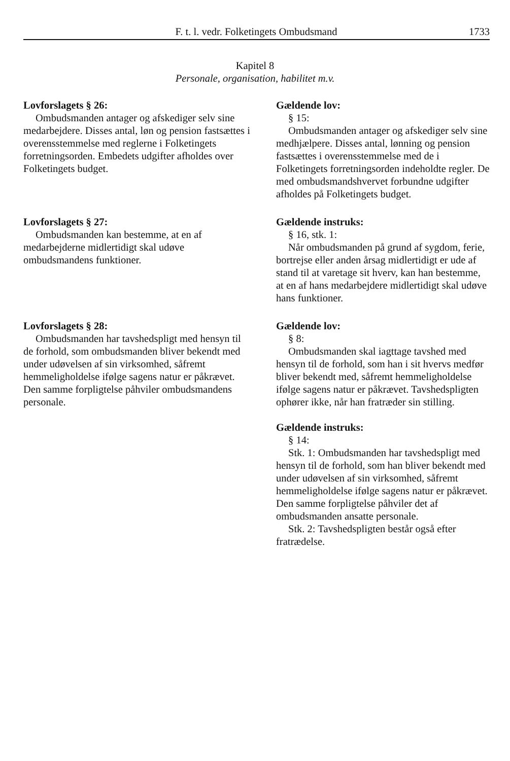F. t. l. vedr. Folketingets Ombudsmand 1733
Kapitel 8
Personale, organisation, habilitet m.v.
Lovforslagets § 26:
Ombudsmanden antager og afskediger selv sine medarbejdere. Disses antal, løn og pension fastsættes i overensstemmelse med reglerne i Folketingets forretningsorden. Embedets udgifter afholdes over Folketingets budget.
Gældende lov:
§ 15:
Ombudsmanden antager og afskediger selv sine medhjælpere. Disses antal, lønning og pension fastsættes i overensstemmelse med de i Folketingets forretningsorden indeholdte regler. De med ombudsmandshvervet forbundne udgifter afholdes på Folketingets budget.
Lovforslagets § 27:
Ombudsmanden kan bestemme, at en af medarbejderne midlertidigt skal udøve ombudsmandens funktioner.
Gældende instruks:
§ 16, stk. 1:
Når ombudsmanden på grund af sygdom, ferie, bortrejse eller anden årsag midlertidigt er ude af stand til at varetage sit hverv, kan han bestemme, at en af hans medarbejdere midlertidigt skal udøve hans funktioner.
Lovforslagets § 28:
Ombudsmanden har tavshedspligt med hensyn til de forhold, som ombudsmanden bliver bekendt med under udøvelsen af sin virksomhed, såfremt hemmeligholdelse ifølge sagens natur er påkrævet. Den samme forpligtelse påhviler ombudsmandens personale.
Gældende lov:
§ 8:
Ombudsmanden skal iagttage tavshed med hensyn til de forhold, som han i sit hvervs medfør bliver bekendt med, såfremt hemmeligholdelse ifølge sagens natur er påkrævet. Tavshedspligten ophører ikke, når han fratræder sin stilling.
Gældende instruks:
§ 14:
Stk. 1: Ombudsmanden har tavshedspligt med hensyn til de forhold, som han bliver bekendt med under udøvelsen af sin virksomhed, såfremt hemmeligholdelse ifølge sagens natur er påkrævet. Den samme forpligtelse påhviler det af ombudsmanden ansatte personale.
Stk. 2: Tavshedspligten består også efter fratrædelse.